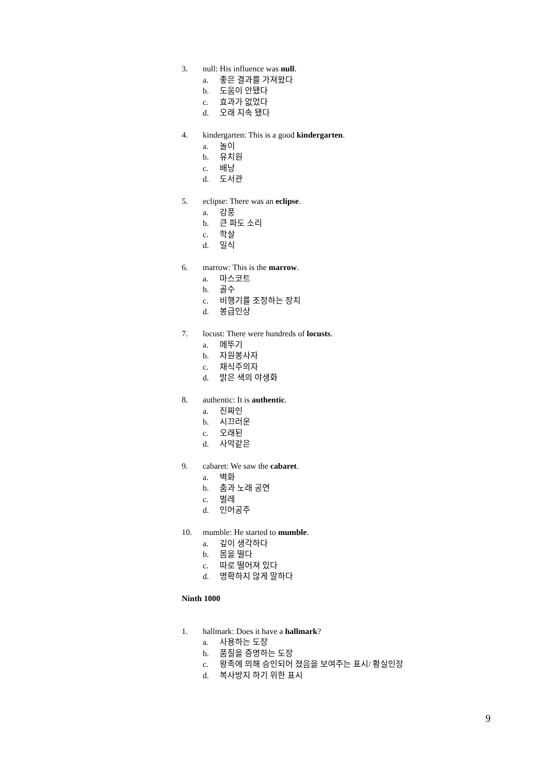3. null: His influence was null.
a. 좋은 결과를 가져왔다
b. 도움이 안됐다
c. 효과가 없었다
d. 오래 지속 됐다
4. kindergarten: This is a good kindergarten.
a. 놀이
b. 유치원
c. 배낭
d. 도서관
5. eclipse: There was an eclipse.
a. 강풍
b. 큰 파도 소리
c. 학살
d. 일식
6. marrow: This is the marrow.
a. 마스코트
b. 골수
c. 비행기를 조정하는 장치
d. 봉급인상
7. locust: There were hundreds of locusts.
a. 메뚜기
b. 자원봉사자
c. 채식주의자
d. 밝은 색의 야생화
8. authentic: It is authentic.
a. 진짜인
b. 시끄러운
c. 오래된
d. 사막같은
9. cabaret: We saw the cabaret.
a. 벽화
b. 춤과 노래 공연
c. 벌레
d. 인어공주
10. mumble: He started to mumble.
a. 깊이 생각하다
b. 몸을 떨다
c. 따로 떨어져 있다
d. 명확하지 않게 말하다
Ninth 1000
1. hallmark: Does it have a hallmark?
a. 사용하는 도장
b. 품질을 증명하는 도장
c. 왕족에 의해 승인되어 졌음을 보여주는 표시/ 황실인장
d. 복사방지 하기 위한 표시
9